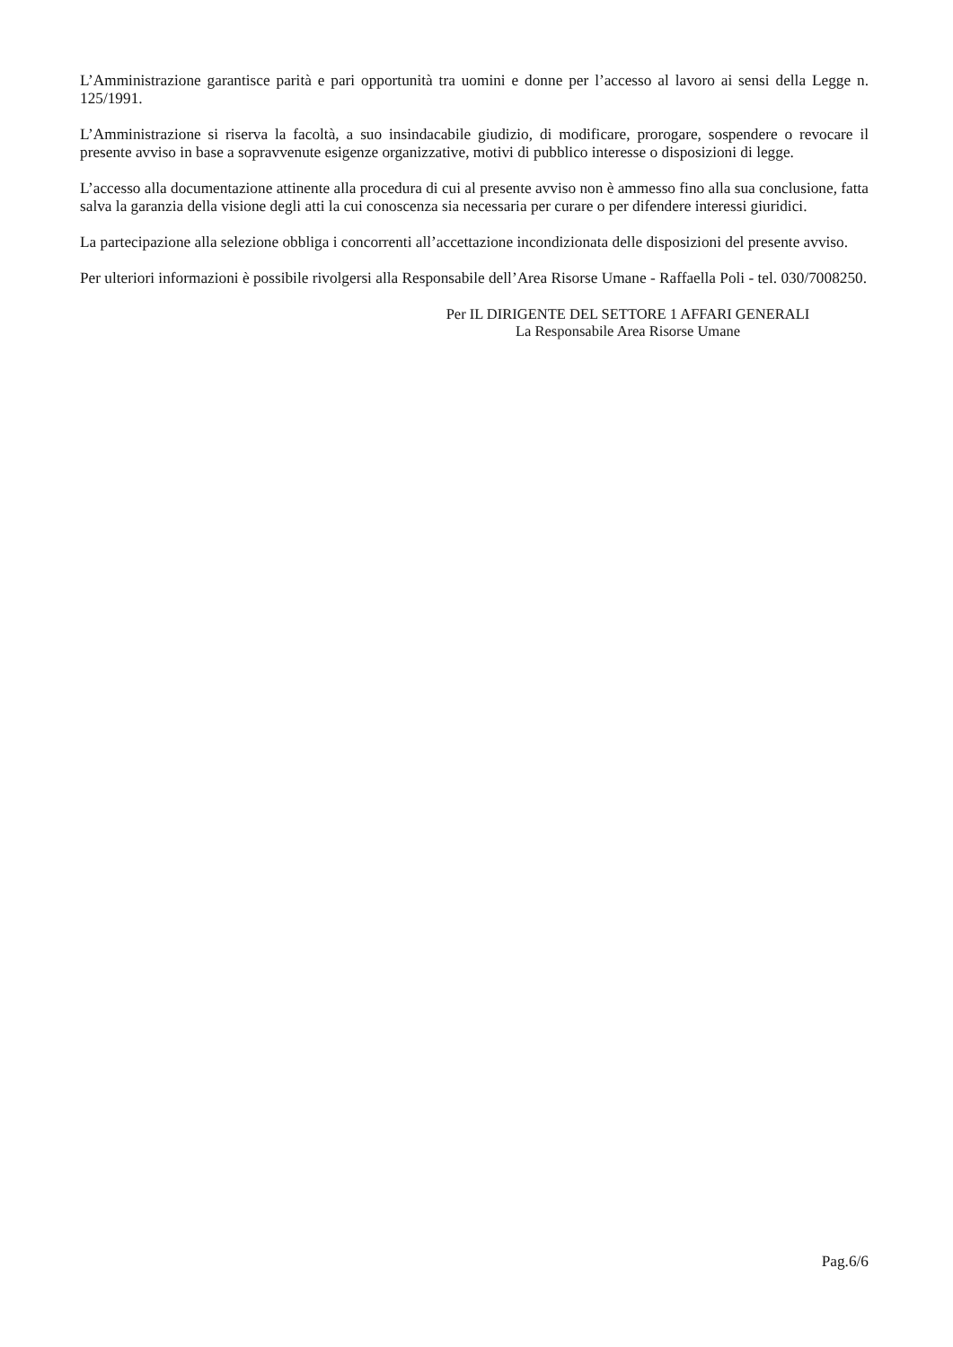L’Amministrazione garantisce parità e pari opportunità tra uomini e donne per l’accesso al lavoro ai sensi della Legge n. 125/1991.
L’Amministrazione si riserva la facoltà, a suo insindacabile giudizio, di modificare, prorogare, sospendere o revocare il presente avviso in base a sopravvenute esigenze organizzative, motivi di pubblico interesse o disposizioni di legge.
L’accesso alla documentazione attinente alla procedura di cui al presente avviso non è ammesso fino alla sua conclusione, fatta salva la garanzia della visione degli atti la cui conoscenza sia necessaria per curare o per difendere interessi giuridici.
La partecipazione alla selezione obbliga i concorrenti all’accettazione incondizionata delle disposizioni del presente avviso.
Per ulteriori informazioni è possibile rivolgersi alla Responsabile dell’Area Risorse Umane - Raffaella Poli - tel. 030/7008250.
Per IL DIRIGENTE DEL SETTORE 1 AFFARI GENERALI
La Responsabile Area Risorse Umane
Pag.6/6